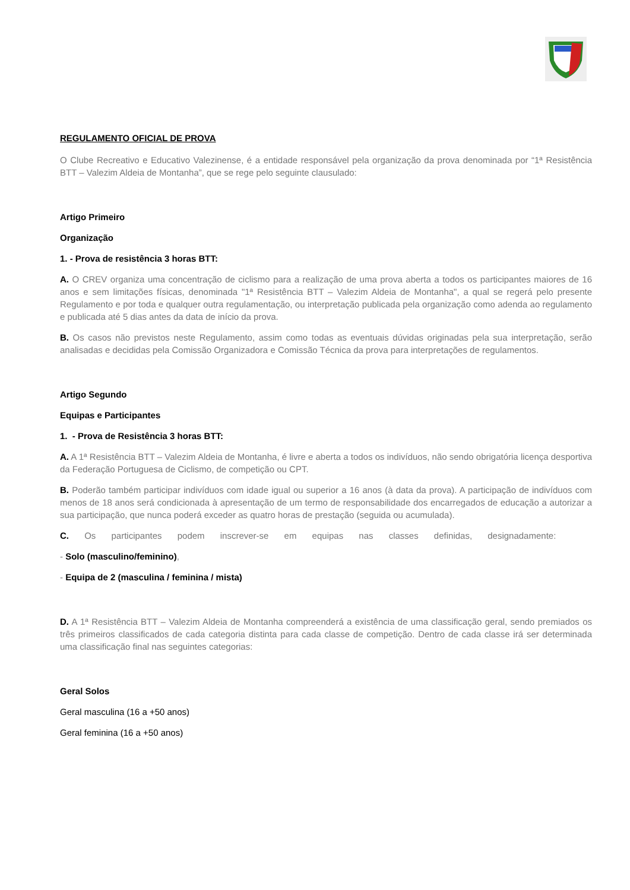REGULAMENTO OFICIAL DE PROVA
O Clube Recreativo e Educativo Valezinense, é a entidade responsável pela organização da prova denominada por “1ª Resistência BTT – Valezim Aldeia de Montanha”, que se rege pelo seguinte clausulado:
Artigo Primeiro
Organização
1. - Prova de resistência 3 horas BTT:
A. O CREV organiza uma concentração de ciclismo para a realização de uma prova aberta a todos os participantes maiores de 16 anos e sem limitações físicas, denominada "1ª Resistência BTT – Valezim Aldeia de Montanha", a qual se regerá pelo presente Regulamento e por toda e qualquer outra regulamentação, ou interpretação publicada pela organização como adenda ao regulamento e publicada até 5 dias antes da data de início da prova.
B. Os casos não previstos neste Regulamento, assim como todas as eventuais dúvidas originadas pela sua interpretação, serão analisadas e decididas pela Comissão Organizadora e Comissão Técnica da prova para interpretações de regulamentos.
Artigo Segundo
Equipas e Participantes
1. - Prova de Resistência 3 horas BTT:
A. A 1ª Resistência BTT – Valezim Aldeia de Montanha, é livre e aberta a todos os indivíduos, não sendo obrigatória licença desportiva da Federação Portuguesa de Ciclismo, de competição ou CPT.
B. Poderão também participar indivíduos com idade igual ou superior a 16 anos (à data da prova). A participação de indivíduos com menos de 18 anos será condicionada à apresentação de um termo de responsabilidade dos encarregados de educação a autorizar a sua participação, que nunca poderá exceder as quatro horas de prestação (seguida ou acumulada).
C. Os participantes podem inscrever-se em equipas nas classes definidas, designadamente:
- Solo (masculino/feminino),
- Equipa de 2 (masculina / feminina / mista)
D. A 1ª Resistência BTT – Valezim Aldeia de Montanha compreenderá a existência de uma classificação geral, sendo premiados os três primeiros classificados de cada categoria distinta para cada classe de competição. Dentro de cada classe irá ser determinada uma classificação final nas seguintes categorias:
Geral Solos
Geral masculina (16 a +50 anos)
Geral feminina (16 a +50 anos)